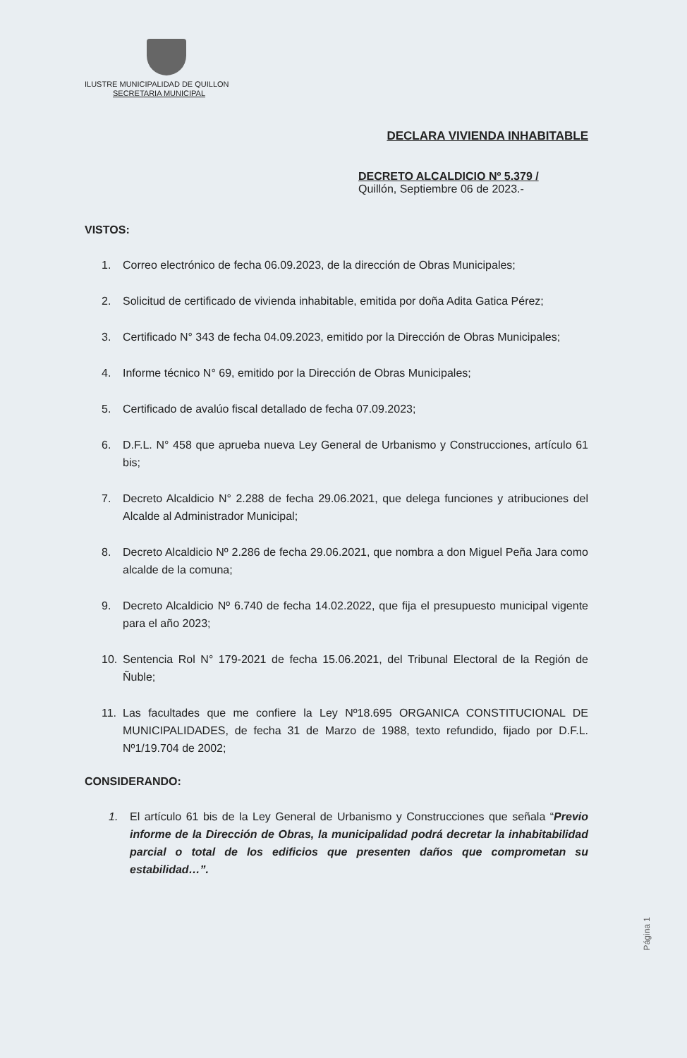ILUSTRE MUNICIPALIDAD DE QUILLON
SECRETARIA MUNICIPAL
DECLARA VIVIENDA INHABITABLE
DECRETO ALCALDICIO Nº 5.379 /
Quillón, Septiembre 06 de 2023.-
VISTOS:
1. Correo electrónico de fecha 06.09.2023, de la dirección de Obras Municipales;
2. Solicitud de certificado de vivienda inhabitable, emitida por doña Adita Gatica Pérez;
3. Certificado N° 343 de fecha 04.09.2023, emitido por la Dirección de Obras Municipales;
4. Informe técnico N° 69, emitido por la Dirección de Obras Municipales;
5. Certificado de avalúo fiscal detallado de fecha 07.09.2023;
6. D.F.L. N° 458 que aprueba nueva Ley General de Urbanismo y Construcciones, artículo 61 bis;
7. Decreto Alcaldicio N° 2.288 de fecha 29.06.2021, que delega funciones y atribuciones del Alcalde al Administrador Municipal;
8. Decreto Alcaldicio Nº 2.286 de fecha 29.06.2021, que nombra a don Miguel Peña Jara como alcalde de la comuna;
9. Decreto Alcaldicio Nº 6.740 de fecha 14.02.2022, que fija el presupuesto municipal vigente para el año 2023;
10. Sentencia Rol N° 179-2021 de fecha 15.06.2021, del Tribunal Electoral de la Región de Ñuble;
11. Las facultades que me confiere la Ley Nº18.695 ORGANICA CONSTITUCIONAL DE MUNICIPALIDADES, de fecha 31 de Marzo de 1988, texto refundido, fijado por D.F.L. Nº1/19.704 de 2002;
CONSIDERANDO:
1. El artículo 61 bis de la Ley General de Urbanismo y Construcciones que señala “Previo informe de la Dirección de Obras, la municipalidad podrá decretar la inhabitabilidad parcial o total de los edificios que presenten daños que comprometan su estabilidad…”.
Página 1